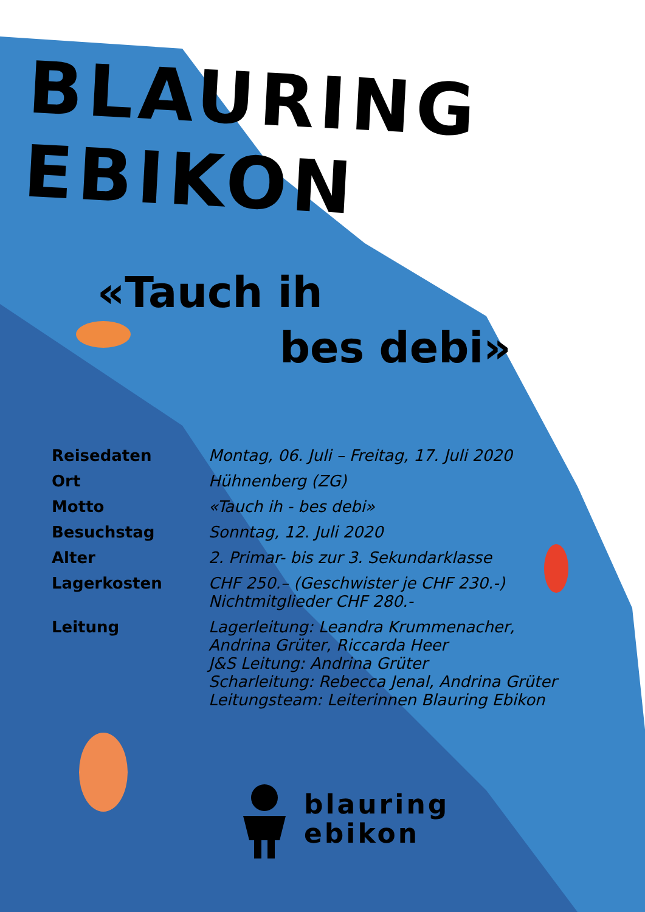BLAURING EBIKON
«Tauch ih
bes debi»
| Reisedaten | Montag, 06. Juli – Freitag, 17. Juli 2020 |
| Ort | Hühnenberg (ZG) |
| Motto | «Tauch ih - bes debi» |
| Besuchstag | Sonntag, 12. Juli 2020 |
| Alter | 2. Primar- bis zur 3. Sekundarklasse |
| Lagerkosten | CHF 250.– (Geschwister je CHF 230.-) Nichtmitglieder CHF 280.- |
| Leitung | Lagerleitung: Leandra Krummenacher, Andrina Grüter, Riccarda Heer J&S Leitung: Andrina Grüter Scharleitung: Rebecca Jenal, Andrina Grüter Leitungsteam: Leiterinnen Blauring Ebikon |
blauring
ebikon